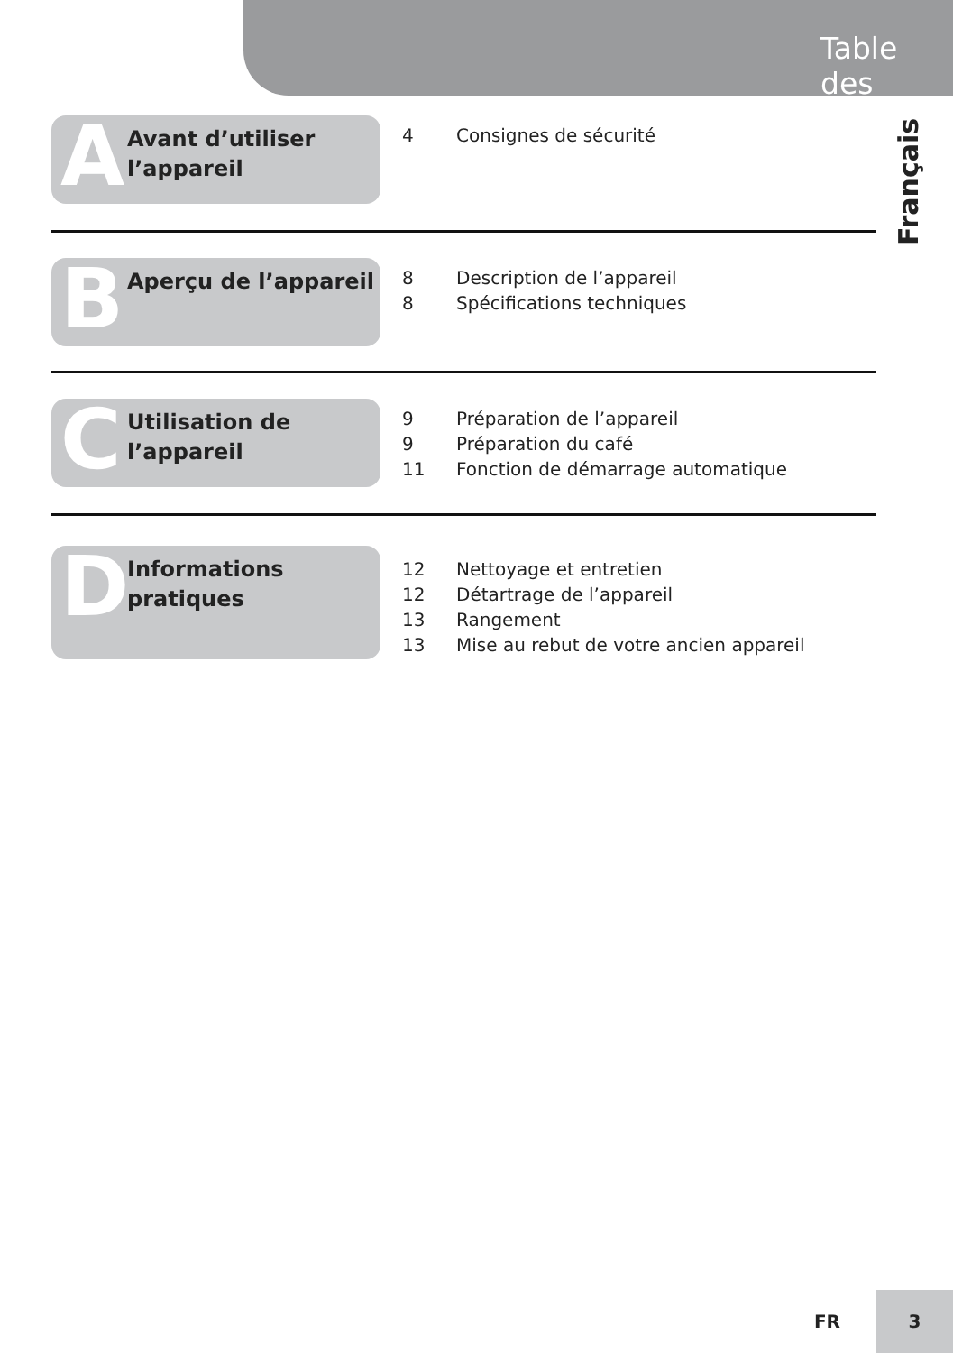Table des matières
Français
A
Avant d’utiliser
l’appareil
4 Consignes de sécurité
B
Aperçu de l’appareil
8 Description de l’appareil
8 Spécifications techniques
C
Utilisation de
l’appareil
9 Préparation de l’appareil
9 Préparation du café
11 Fonction de démarrage automatique
D
Informations
pratiques
12 Nettoyage et entretien
12 Détartrage de l’appareil
13 Rangement
13 Mise au rebut de votre ancien appareil
FR
3